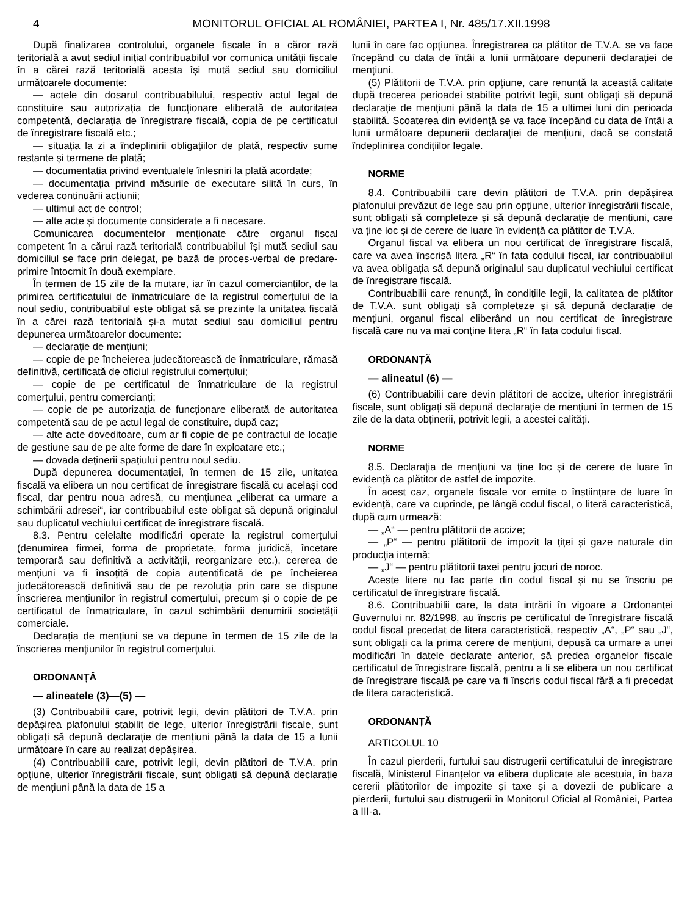4 MONITORUL OFICIAL AL ROMÂNIEI, PARTEA I, Nr. 485/17.XII.1998
După finalizarea controlului, organele fiscale în a căror rază teritorială a avut sediul inițial contribuabilul vor comunica unității fiscale în a cărei rază teritorială acesta își mută sediul sau domiciliul următoarele documente:
— actele din dosarul contribuabilului, respectiv actul legal de constituire sau autorizația de funcționare eliberată de autoritatea competentă, declarația de înregistrare fiscală, copia de pe certificatul de înregistrare fiscală etc.;
— situația la zi a îndeplinirii obligațiilor de plată, respectiv sume restante și termene de plată;
— documentația privind eventualele înlesniri la plată acordate;
— documentația privind măsurile de executare silită în curs, în vederea continuării acțiunii;
— ultimul act de control;
— alte acte și documente considerate a fi necesare.
Comunicarea documentelor menționate către organul fiscal competent în a cărui rază teritorială contribuabilul își mută sediul sau domiciliul se face prin delegat, pe bază de proces-verbal de predare-primire întocmit în două exemplare.
În termen de 15 zile de la mutare, iar în cazul comercianților, de la primirea certificatului de înmatriculare de la registrul comerțului de la noul sediu, contribuabilul este obligat să se prezinte la unitatea fiscală în a cărei rază teritorială și-a mutat sediul sau domiciliul pentru depunerea următoarelor documente:
— declarație de mențiuni;
— copie de pe încheierea judecătorească de înmatriculare, rămasă definitivă, certificată de oficiul registrului comerțului;
— copie de pe certificatul de înmatriculare de la registrul comerțului, pentru comercianți;
— copie de pe autorizația de funcționare eliberată de autoritatea competentă sau de pe actul legal de constituire, după caz;
— alte acte doveditoare, cum ar fi copie de pe contractul de locație de gestiune sau de pe alte forme de dare în exploatare etc.;
— dovada deținerii spațiului pentru noul sediu.
După depunerea documentației, în termen de 15 zile, unitatea fiscală va elibera un nou certificat de înregistrare fiscală cu același cod fiscal, dar pentru noua adresă, cu mențiunea „eliberat ca urmare a schimbării adresei“, iar contribuabilul este obligat să depună originalul sau duplicatul vechiului certificat de înregistrare fiscală.
8.3. Pentru celelalte modificări operate la registrul comerțului (denumirea firmei, forma de proprietate, forma juridică, încetare temporară sau definitivă a activității, reorganizare etc.), cererea de mențiuni va fi însoțită de copia autentificată de pe încheierea judecătorească definitivă sau de pe rezoluția prin care se dispune înscrierea mențiunilor în registrul comerțului, precum și o copie de pe certificatul de înmatriculare, în cazul schimbării denumirii societății comerciale.
Declarația de mențiuni se va depune în termen de 15 zile de la înscrierea mențiunilor în registrul comerțului.
ORDONANȚĂ
— alineatele (3)—(5) —
(3) Contribuabilii care, potrivit legii, devin plătitori de T.V.A. prin depășirea plafonului stabilit de lege, ulterior înregistrării fiscale, sunt obligați să depună declarație de mențiuni până la data de 15 a lunii următoare în care au realizat depășirea.
(4) Contribuabilii care, potrivit legii, devin plătitori de T.V.A. prin opțiune, ulterior înregistrării fiscale, sunt obligați să depună declarație de mențiuni până la data de 15 a
lunii în care fac opțiunea. Înregistrarea ca plătitor de T.V.A. se va face începând cu data de întâi a lunii următoare depunerii declarației de mențiuni.
(5) Plătitorii de T.V.A. prin opțiune, care renunță la această calitate după trecerea perioadei stabilite potrivit legii, sunt obligați să depună declarație de mențiuni până la data de 15 a ultimei luni din perioada stabilită. Scoaterea din evidență se va face începând cu data de întâi a lunii următoare depunerii declarației de mențiuni, dacă se constată îndeplinirea condițiilor legale.
NORME
8.4. Contribuabilii care devin plătitori de T.V.A. prin depășirea plafonului prevăzut de lege sau prin opțiune, ulterior înregistrării fiscale, sunt obligați să completeze și să depună declarație de mențiuni, care va ține loc și de cerere de luare în evidență ca plătitor de T.V.A.
Organul fiscal va elibera un nou certificat de înregistrare fiscală, care va avea înscrisă litera „R“ în fața codului fiscal, iar contribuabilul va avea obligația să depună originalul sau duplicatul vechiului certificat de înregistrare fiscală.
Contribuabilii care renunță, în condițiile legii, la calitatea de plătitor de T.V.A. sunt obligați să completeze și să depună declarație de mențiuni, organul fiscal eliberând un nou certificat de înregistrare fiscală care nu va mai conține litera „R“ în fața codului fiscal.
ORDONANȚĂ
— alineatul (6) —
(6) Contribuabilii care devin plătitori de accize, ulterior înregistrării fiscale, sunt obligați să depună declarație de mențiuni în termen de 15 zile de la data obținerii, potrivit legii, a acestei calități.
NORME
8.5. Declarația de mențiuni va ține loc și de cerere de luare în evidență ca plătitor de astfel de impozite.
În acest caz, organele fiscale vor emite o înștiințare de luare în evidență, care va cuprinde, pe lângă codul fiscal, o literă caracteristică, după cum urmează:
— „A“ — pentru plătitorii de accize;
— „P“ — pentru plătitorii de impozit la țiței și gaze naturale din producția internă;
— „J“ — pentru plătitorii taxei pentru jocuri de noroc.
Aceste litere nu fac parte din codul fiscal și nu se înscriu pe certificatul de înregistrare fiscală.
8.6. Contribuabilii care, la data intrării în vigoare a Ordonanței Guvernului nr. 82/1998, au înscris pe certificatul de înregistrare fiscală codul fiscal precedat de litera caracteristică, respectiv „A“, „P“ sau „J“, sunt obligați ca la prima cerere de mențiuni, depusă ca urmare a unei modificări în datele declarate anterior, să predea organelor fiscale certificatul de înregistrare fiscală, pentru a li se elibera un nou certificat de înregistrare fiscală pe care va fi înscris codul fiscal fără a fi precedat de litera caracteristică.
ORDONANȚĂ
ARTICOLUL 10
În cazul pierderii, furtului sau distrugerii certificatului de înregistrare fiscală, Ministerul Finanțelor va elibera duplicate ale acestuia, în baza cererii plătitorilor de impozite și taxe și a dovezii de publicare a pierderii, furtului sau distrugerii în Monitorul Oficial al României, Partea a III-a.